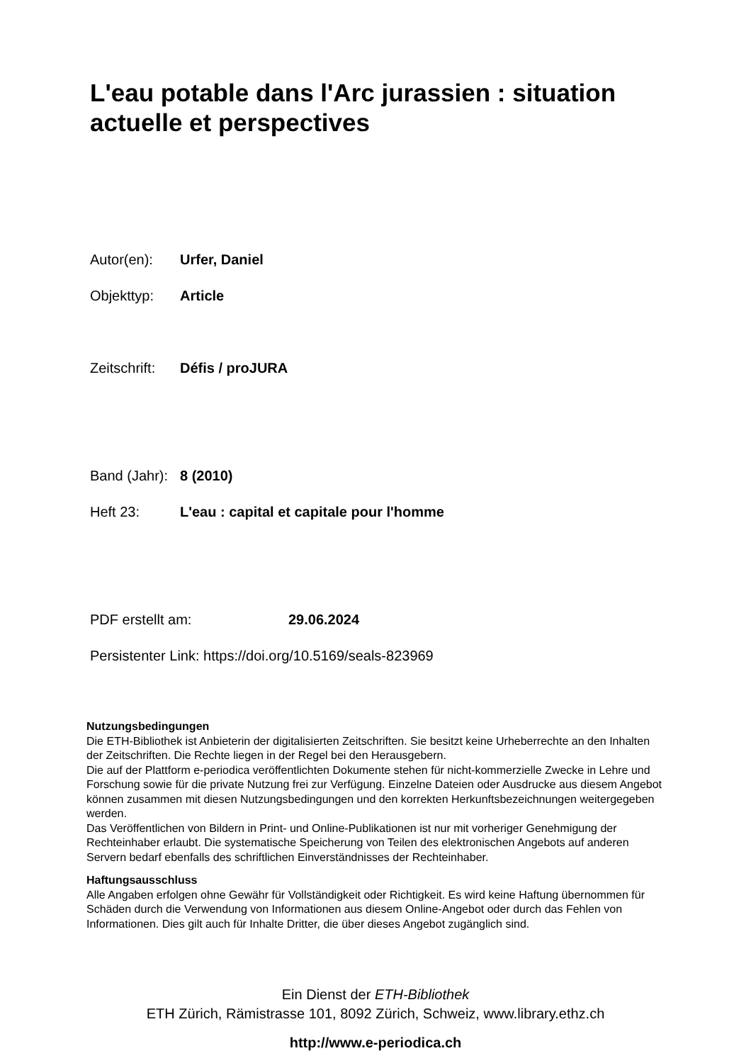L'eau potable dans l'Arc jurassien : situation actuelle et perspectives
Autor(en): Urfer, Daniel
Objekttyp: Article
Zeitschrift: Défis / proJURA
Band (Jahr): 8 (2010)
Heft 23: L'eau : capital et capitale pour l'homme
PDF erstellt am: 29.06.2024
Persistenter Link: https://doi.org/10.5169/seals-823969
Nutzungsbedingungen
Die ETH-Bibliothek ist Anbieterin der digitalisierten Zeitschriften. Sie besitzt keine Urheberrechte an den Inhalten der Zeitschriften. Die Rechte liegen in der Regel bei den Herausgebern.
Die auf der Plattform e-periodica veröffentlichten Dokumente stehen für nicht-kommerzielle Zwecke in Lehre und Forschung sowie für die private Nutzung frei zur Verfügung. Einzelne Dateien oder Ausdrucke aus diesem Angebot können zusammen mit diesen Nutzungsbedingungen und den korrekten Herkunftsbezeichnungen weitergegeben werden.
Das Veröffentlichen von Bildern in Print- und Online-Publikationen ist nur mit vorheriger Genehmigung der Rechteinhaber erlaubt. Die systematische Speicherung von Teilen des elektronischen Angebots auf anderen Servern bedarf ebenfalls des schriftlichen Einverständnisses der Rechteinhaber.
Haftungsausschluss
Alle Angaben erfolgen ohne Gewähr für Vollständigkeit oder Richtigkeit. Es wird keine Haftung übernommen für Schäden durch die Verwendung von Informationen aus diesem Online-Angebot oder durch das Fehlen von Informationen. Dies gilt auch für Inhalte Dritter, die über dieses Angebot zugänglich sind.
Ein Dienst der ETH-Bibliothek
ETH Zürich, Rämistrasse 101, 8092 Zürich, Schweiz, www.library.ethz.ch
http://www.e-periodica.ch